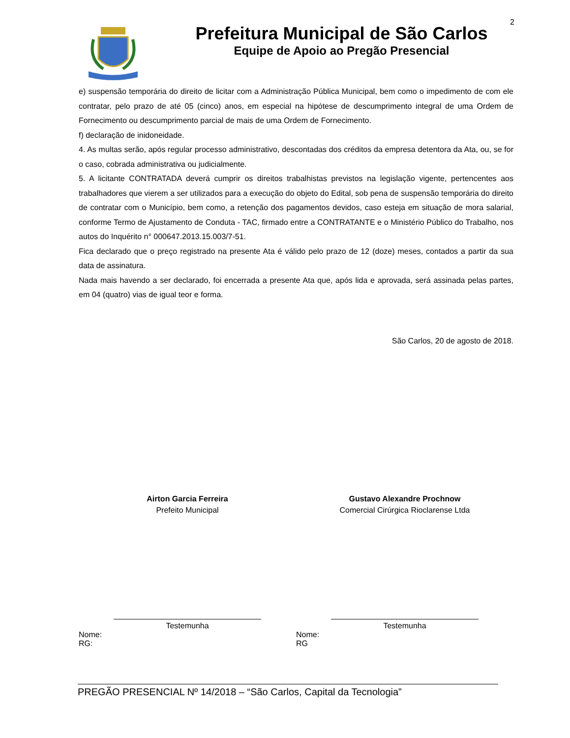2
Prefeitura Municipal de São Carlos
Equipe de Apoio ao Pregão Presencial
e) suspensão temporária do direito de licitar com a Administração Pública Municipal, bem como o impedimento de com ele contratar, pelo prazo de até 05 (cinco) anos, em especial na hipótese de descumprimento integral de uma Ordem de Fornecimento ou descumprimento parcial de mais de uma Ordem de Fornecimento.
f) declaração de inidoneidade.
4. As multas serão, após regular processo administrativo, descontadas dos créditos da empresa detentora da Ata, ou, se for o caso, cobrada administrativa ou judicialmente.
5. A licitante CONTRATADA deverá cumprir os direitos trabalhistas previstos na legislação vigente, pertencentes aos trabalhadores que vierem a ser utilizados para a execução do objeto do Edital, sob pena de suspensão temporária do direito de contratar com o Município, bem como, a retenção dos pagamentos devidos, caso esteja em situação de mora salarial, conforme Termo de Ajustamento de Conduta - TAC, firmado entre a CONTRATANTE e o Ministério Público do Trabalho, nos autos do Inquérito n° 000647.2013.15.003/7-51.
Fica declarado que o preço registrado na presente Ata é válido pelo prazo de 12 (doze) meses, contados a partir da sua data de assinatura.
Nada mais havendo a ser declarado, foi encerrada a presente Ata que, após lida e aprovada, será assinada pelas partes, em 04 (quatro) vias de igual teor e forma.
São Carlos, 20 de agosto de 2018.
Airton Garcia Ferreira
Prefeito Municipal
Gustavo Alexandre Prochnow
Comercial Cirúrgica Rioclarense Ltda
Testemunha
Nome:
RG:
Testemunha
Nome:
RG
PREGÃO PRESENCIAL Nº 14/2018 – “São Carlos, Capital da Tecnologia”